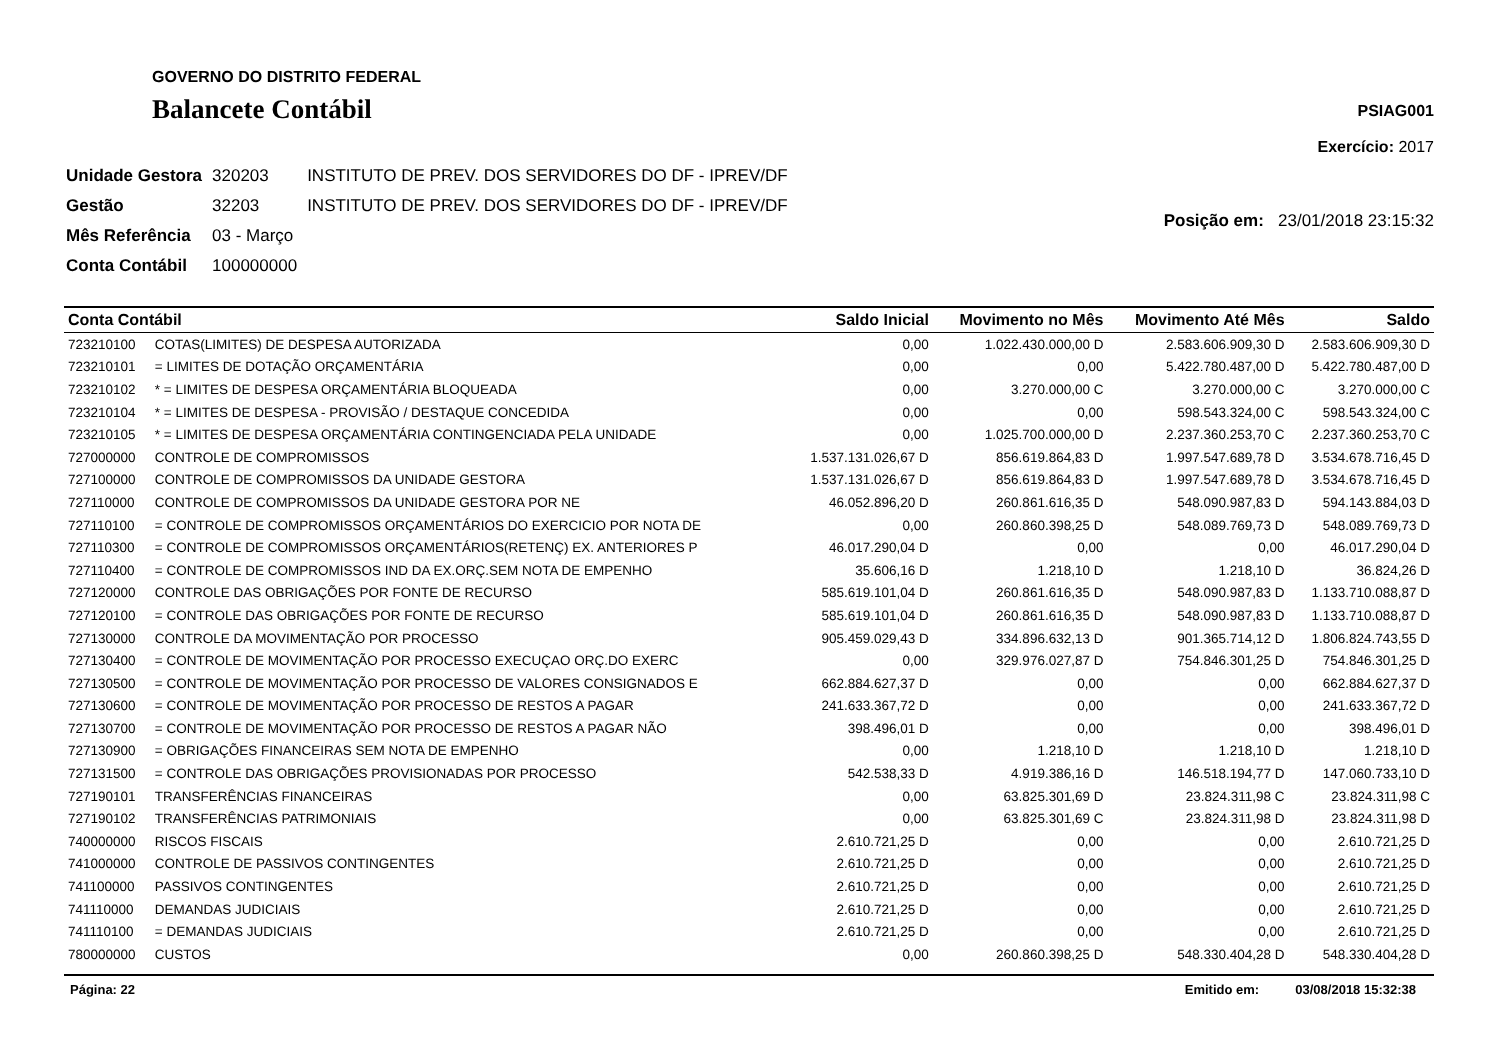GOVERNO DO DISTRITO FEDERAL
Balancete Contábil
PSIAG001
Exercício: 2017
| Unidade Gestora | 320203 | INSTITUTO DE PREV. DOS SERVIDORES DO DF - IPREV/DF |
| Gestão | 32203 | INSTITUTO DE PREV. DOS SERVIDORES DO DF - IPREV/DF |
| Mês Referência | 03 - Março | |
| Conta Contábil | 100000000 | |
Posição em: 23/01/2018 23:15:32
| Conta Contábil | | Saldo Inicial | Movimento no Mês | Movimento Até Mês | Saldo |
| --- | --- | --- | --- | --- | --- |
| 723210100 | COTAS(LIMITES) DE DESPESA AUTORIZADA | 0,00 | 1.022.430.000,00 D | 2.583.606.909,30 D | 2.583.606.909,30 D |
| 723210101 | = LIMITES DE DOTAÇÃO ORÇAMENTÁRIA | 0,00 | 0,00 | 5.422.780.487,00 D | 5.422.780.487,00 D |
| 723210102 | * = LIMITES DE DESPESA ORÇAMENTÁRIA BLOQUEADA | 0,00 | 3.270.000,00 C | 3.270.000,00 C | 3.270.000,00 C |
| 723210104 | * = LIMITES DE DESPESA - PROVISÃO / DESTAQUE CONCEDIDA | 0,00 | 0,00 | 598.543.324,00 C | 598.543.324,00 C |
| 723210105 | * = LIMITES DE DESPESA ORÇAMENTÁRIA CONTINGENCIADA PELA UNIDADE | 0,00 | 1.025.700.000,00 D | 2.237.360.253,70 C | 2.237.360.253,70 C |
| 727000000 | CONTROLE DE COMPROMISSOS | 1.537.131.026,67 D | 856.619.864,83 D | 1.997.547.689,78 D | 3.534.678.716,45 D |
| 727100000 | CONTROLE DE COMPROMISSOS DA UNIDADE GESTORA | 1.537.131.026,67 D | 856.619.864,83 D | 1.997.547.689,78 D | 3.534.678.716,45 D |
| 727110000 | CONTROLE DE COMPROMISSOS DA UNIDADE GESTORA POR NE | 46.052.896,20 D | 260.861.616,35 D | 548.090.987,83 D | 594.143.884,03 D |
| 727110100 | = CONTROLE DE COMPROMISSOS ORÇAMENTÁRIOS DO EXERCICIO POR NOTA DE | 0,00 | 260.860.398,25 D | 548.089.769,73 D | 548.089.769,73 D |
| 727110300 | = CONTROLE DE COMPROMISSOS ORÇAMENTÁRIOS(RETENÇ) EX. ANTERIORES P | 46.017.290,04 D | 0,00 | 0,00 | 46.017.290,04 D |
| 727110400 | = CONTROLE DE COMPROMISSOS IND DA EX.ORÇ.SEM NOTA DE EMPENHO | 35.606,16 D | 1.218,10 D | 1.218,10 D | 36.824,26 D |
| 727120000 | CONTROLE DAS OBRIGAÇÕES POR FONTE DE RECURSO | 585.619.101,04 D | 260.861.616,35 D | 548.090.987,83 D | 1.133.710.088,87 D |
| 727120100 | = CONTROLE DAS OBRIGAÇÕES POR FONTE DE RECURSO | 585.619.101,04 D | 260.861.616,35 D | 548.090.987,83 D | 1.133.710.088,87 D |
| 727130000 | CONTROLE DA MOVIMENTAÇÃO POR PROCESSO | 905.459.029,43 D | 334.896.632,13 D | 901.365.714,12 D | 1.806.824.743,55 D |
| 727130400 | = CONTROLE DE MOVIMENTAÇÃO POR PROCESSO EXECUÇAO ORÇ.DO EXERC | 0,00 | 329.976.027,87 D | 754.846.301,25 D | 754.846.301,25 D |
| 727130500 | = CONTROLE DE MOVIMENTAÇÃO POR PROCESSO DE VALORES CONSIGNADOS E | 662.884.627,37 D | 0,00 | 0,00 | 662.884.627,37 D |
| 727130600 | = CONTROLE DE MOVIMENTAÇÃO POR PROCESSO DE RESTOS A PAGAR | 241.633.367,72 D | 0,00 | 0,00 | 241.633.367,72 D |
| 727130700 | = CONTROLE DE MOVIMENTAÇÃO POR PROCESSO DE RESTOS A PAGAR NÃO | 398.496,01 D | 0,00 | 0,00 | 398.496,01 D |
| 727130900 | = OBRIGAÇÕES FINANCEIRAS SEM NOTA DE EMPENHO | 0,00 | 1.218,10 D | 1.218,10 D | 1.218,10 D |
| 727131500 | = CONTROLE DAS OBRIGAÇÕES PROVISIONADAS POR PROCESSO | 542.538,33 D | 4.919.386,16 D | 146.518.194,77 D | 147.060.733,10 D |
| 727190101 | TRANSFERÊNCIAS FINANCEIRAS | 0,00 | 63.825.301,69 D | 23.824.311,98 C | 23.824.311,98 C |
| 727190102 | TRANSFERÊNCIAS PATRIMONIAIS | 0,00 | 63.825.301,69 C | 23.824.311,98 D | 23.824.311,98 D |
| 740000000 | RISCOS FISCAIS | 2.610.721,25 D | 0,00 | 0,00 | 2.610.721,25 D |
| 741000000 | CONTROLE DE PASSIVOS CONTINGENTES | 2.610.721,25 D | 0,00 | 0,00 | 2.610.721,25 D |
| 741100000 | PASSIVOS CONTINGENTES | 2.610.721,25 D | 0,00 | 0,00 | 2.610.721,25 D |
| 741110000 | DEMANDAS JUDICIAIS | 2.610.721,25 D | 0,00 | 0,00 | 2.610.721,25 D |
| 741110100 | = DEMANDAS JUDICIAIS | 2.610.721,25 D | 0,00 | 0,00 | 2.610.721,25 D |
| 780000000 | CUSTOS | 0,00 | 260.860.398,25 D | 548.330.404,28 D | 548.330.404,28 D |
Página: 22 Emitido em: 03/08/2018 15:32:38